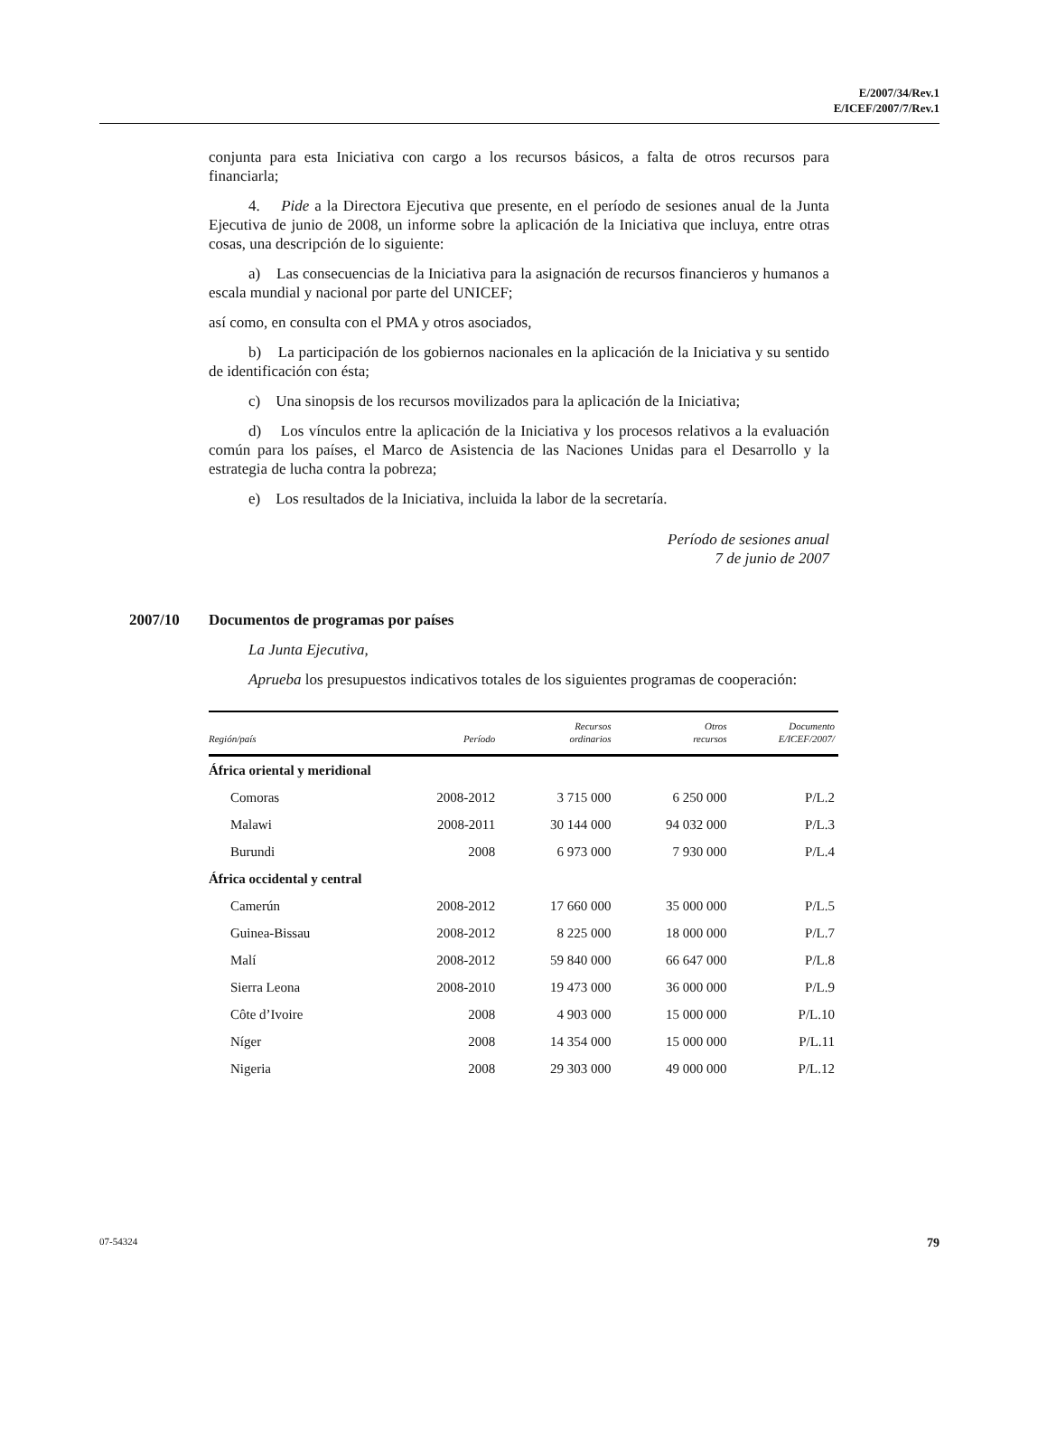E/2007/34/Rev.1
E/ICEF/2007/7/Rev.1
conjunta para esta Iniciativa con cargo a los recursos básicos, a falta de otros recursos para financiarla;
4. Pide a la Directora Ejecutiva que presente, en el período de sesiones anual de la Junta Ejecutiva de junio de 2008, un informe sobre la aplicación de la Iniciativa que incluya, entre otras cosas, una descripción de lo siguiente:
a) Las consecuencias de la Iniciativa para la asignación de recursos financieros y humanos a escala mundial y nacional por parte del UNICEF;
así como, en consulta con el PMA y otros asociados,
b) La participación de los gobiernos nacionales en la aplicación de la Iniciativa y su sentido de identificación con ésta;
c) Una sinopsis de los recursos movilizados para la aplicación de la Iniciativa;
d) Los vínculos entre la aplicación de la Iniciativa y los procesos relativos a la evaluación común para los países, el Marco de Asistencia de las Naciones Unidas para el Desarrollo y la estrategia de lucha contra la pobreza;
e) Los resultados de la Iniciativa, incluida la labor de la secretaría.
Período de sesiones anual
7 de junio de 2007
2007/10 Documentos de programas por países
La Junta Ejecutiva,
Aprueba los presupuestos indicativos totales de los siguientes programas de cooperación:
| Región/país | Período | Recursos ordinarios | Otros recursos | Documento E/ICEF/2007/ |
| --- | --- | --- | --- | --- |
| África oriental y meridional | | | | |
| Comoras | 2008-2012 | 3 715 000 | 6 250 000 | P/L.2 |
| Malawi | 2008-2011 | 30 144 000 | 94 032 000 | P/L.3 |
| Burundi | 2008 | 6 973 000 | 7 930 000 | P/L.4 |
| África occidental y central | | | | |
| Camerún | 2008-2012 | 17 660 000 | 35 000 000 | P/L.5 |
| Guinea-Bissau | 2008-2012 | 8 225 000 | 18 000 000 | P/L.7 |
| Malí | 2008-2012 | 59 840 000 | 66 647 000 | P/L.8 |
| Sierra Leona | 2008-2010 | 19 473 000 | 36 000 000 | P/L.9 |
| Côte d’Ivoire | 2008 | 4 903 000 | 15 000 000 | P/L.10 |
| Níger | 2008 | 14 354 000 | 15 000 000 | P/L.11 |
| Nigeria | 2008 | 29 303 000 | 49 000 000 | P/L.12 |
07-54324 79